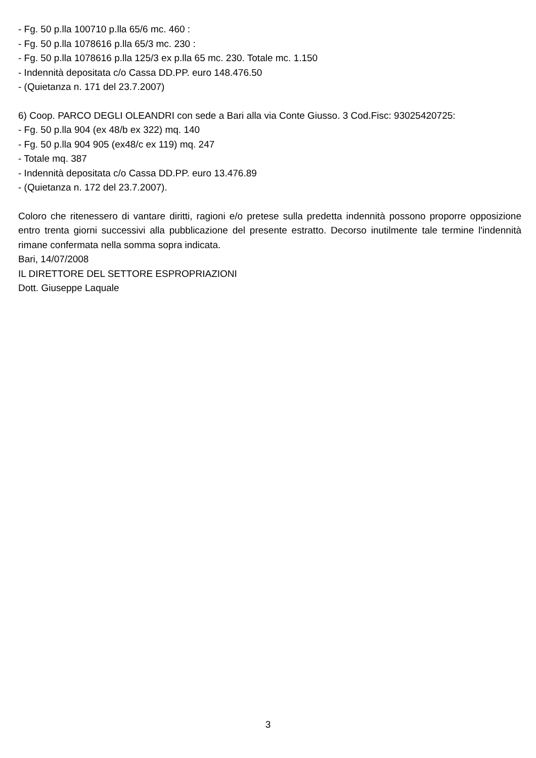- Fg. 50 p.lla 100710 p.lla 65/6 mc. 460 :
- Fg. 50 p.lla 1078616 p.lla 65/3 mc. 230 :
- Fg. 50 p.lla 1078616 p.lla 125/3 ex p.lla 65 mc. 230. Totale mc. 1.150
- Indennità depositata c/o Cassa DD.PP. euro 148.476.50
- (Quietanza n. 171 del 23.7.2007)
6) Coop. PARCO DEGLI OLEANDRI con sede a Bari alla via Conte Giusso. 3 Cod.Fisc: 93025420725:
- Fg. 50 p.lla 904 (ex 48/b ex 322) mq. 140
- Fg. 50 p.lla 904 905 (ex48/c ex 119) mq. 247
- Totale mq. 387
- Indennità depositata c/o Cassa DD.PP. euro 13.476.89
- (Quietanza n. 172 del 23.7.2007).
Coloro che ritenessero di vantare diritti, ragioni e/o pretese sulla predetta indennità possono proporre opposizione entro trenta giorni successivi alla pubblicazione del presente estratto. Decorso inutilmente tale termine l'indennità rimane confermata nella somma sopra indicata.
Bari, 14/07/2008
IL DIRETTORE DEL SETTORE ESPROPRIAZIONI
Dott. Giuseppe Laquale
3